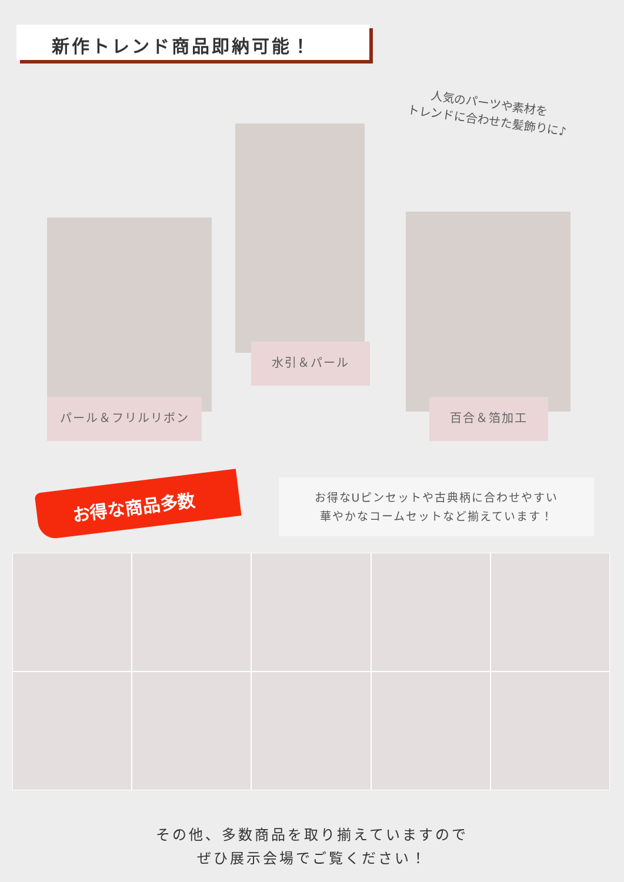新作トレンド商品即納可能！
人気のパーツや素材を
トレンドに合わせた髪飾りに♪
パール＆フリルリボン
水引＆パール
百合＆箔加工
お得な商品多数
お得なUピンセットや古典柄に合わせやすい
華やかなコームセットなど揃えています！
その他、多数商品を取り揃えていますので
ぜひ展示会場でご覧ください！